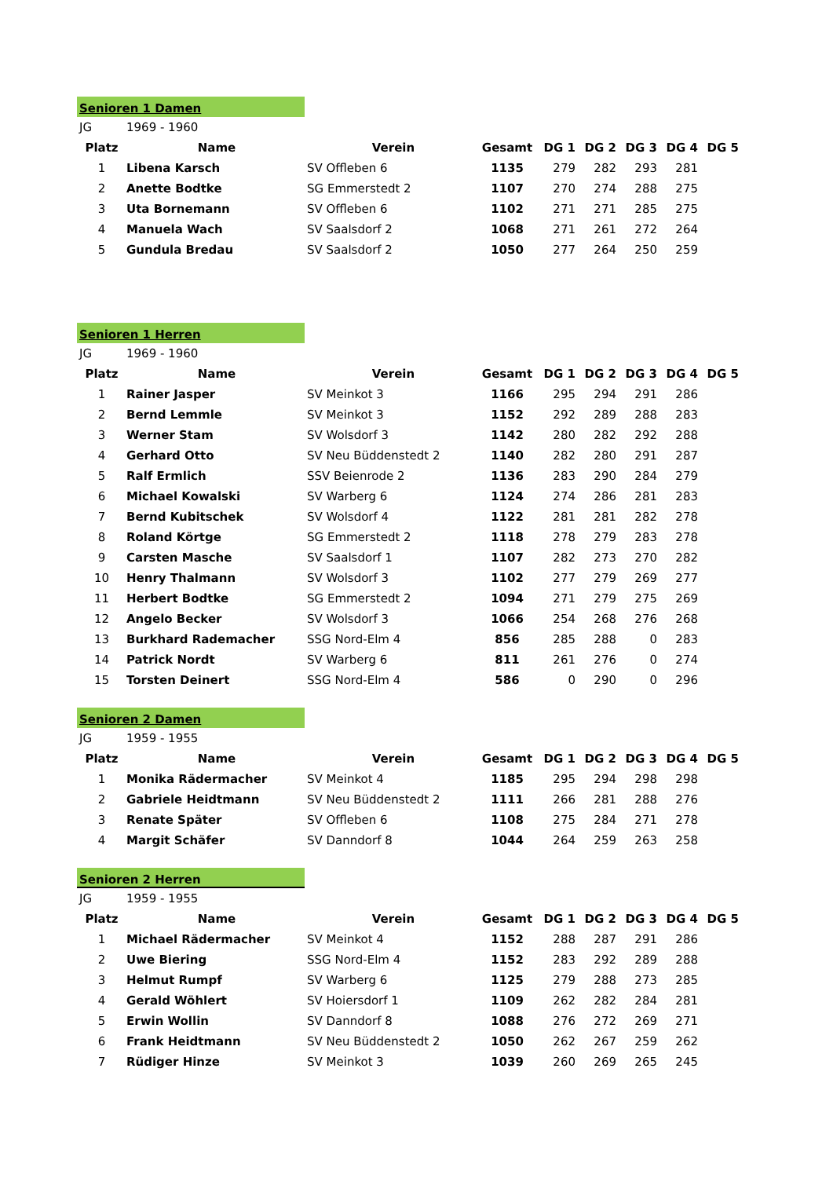Senioren 1 Damen
| JG | 1969 - 1960 | | | | | | | |
| Platz | Name | Verein | Gesamt | DG 1 | DG 2 | DG 3 | DG 4 | DG 5 |
| 1 | Libena Karsch | SV Offleben 6 | 1135 | 279 | 282 | 293 | 281 | |
| 2 | Anette Bodtke | SG Emmerstedt 2 | 1107 | 270 | 274 | 288 | 275 | |
| 3 | Uta Bornemann | SV Offleben 6 | 1102 | 271 | 271 | 285 | 275 | |
| 4 | Manuela Wach | SV Saalsdorf 2 | 1068 | 271 | 261 | 272 | 264 | |
| 5 | Gundula Bredau | SV Saalsdorf 2 | 1050 | 277 | 264 | 250 | 259 | |
Senioren 1 Herren
| JG | 1969 - 1960 | | | | | | | |
| Platz | Name | Verein | Gesamt | DG 1 | DG 2 | DG 3 | DG 4 | DG 5 |
| 1 | Rainer Jasper | SV Meinkot 3 | 1166 | 295 | 294 | 291 | 286 | |
| 2 | Bernd Lemmle | SV Meinkot 3 | 1152 | 292 | 289 | 288 | 283 | |
| 3 | Werner Stam | SV Wolsdorf 3 | 1142 | 280 | 282 | 292 | 288 | |
| 4 | Gerhard Otto | SV Neu Büddenstedt 2 | 1140 | 282 | 280 | 291 | 287 | |
| 5 | Ralf Ermlich | SSV Beienrode 2 | 1136 | 283 | 290 | 284 | 279 | |
| 6 | Michael Kowalski | SV Warberg 6 | 1124 | 274 | 286 | 281 | 283 | |
| 7 | Bernd Kubitschek | SV Wolsdorf 4 | 1122 | 281 | 281 | 282 | 278 | |
| 8 | Roland Körtge | SG Emmerstedt 2 | 1118 | 278 | 279 | 283 | 278 | |
| 9 | Carsten Masche | SV Saalsdorf 1 | 1107 | 282 | 273 | 270 | 282 | |
| 10 | Henry Thalmann | SV Wolsdorf 3 | 1102 | 277 | 279 | 269 | 277 | |
| 11 | Herbert Bodtke | SG Emmerstedt 2 | 1094 | 271 | 279 | 275 | 269 | |
| 12 | Angelo Becker | SV Wolsdorf 3 | 1066 | 254 | 268 | 276 | 268 | |
| 13 | Burkhard Rademacher | SSG Nord-Elm 4 | 856 | 285 | 288 | 0 | 283 | |
| 14 | Patrick Nordt | SV Warberg 6 | 811 | 261 | 276 | 0 | 274 | |
| 15 | Torsten Deinert | SSG Nord-Elm 4 | 586 | 0 | 290 | 0 | 296 | |
Senioren 2 Damen
| JG | 1959 - 1955 | | | | | | | |
| Platz | Name | Verein | Gesamt | DG 1 | DG 2 | DG 3 | DG 4 | DG 5 |
| 1 | Monika Rädermacher | SV Meinkot 4 | 1185 | 295 | 294 | 298 | 298 | |
| 2 | Gabriele Heidtmann | SV Neu Büddenstedt 2 | 1111 | 266 | 281 | 288 | 276 | |
| 3 | Renate Später | SV Offleben 6 | 1108 | 275 | 284 | 271 | 278 | |
| 4 | Margit Schäfer | SV Danndorf 8 | 1044 | 264 | 259 | 263 | 258 | |
Senioren 2 Herren
| JG | 1959 - 1955 | | | | | | | |
| Platz | Name | Verein | Gesamt | DG 1 | DG 2 | DG 3 | DG 4 | DG 5 |
| 1 | Michael Rädermacher | SV Meinkot 4 | 1152 | 288 | 287 | 291 | 286 | |
| 2 | Uwe Biering | SSG Nord-Elm 4 | 1152 | 283 | 292 | 289 | 288 | |
| 3 | Helmut Rumpf | SV Warberg 6 | 1125 | 279 | 288 | 273 | 285 | |
| 4 | Gerald Wöhlert | SV Hoiersdorf 1 | 1109 | 262 | 282 | 284 | 281 | |
| 5 | Erwin Wollin | SV Danndorf 8 | 1088 | 276 | 272 | 269 | 271 | |
| 6 | Frank Heidtmann | SV Neu Büddenstedt 2 | 1050 | 262 | 267 | 259 | 262 | |
| 7 | Rüdiger Hinze | SV Meinkot 3 | 1039 | 260 | 269 | 265 | 245 | |